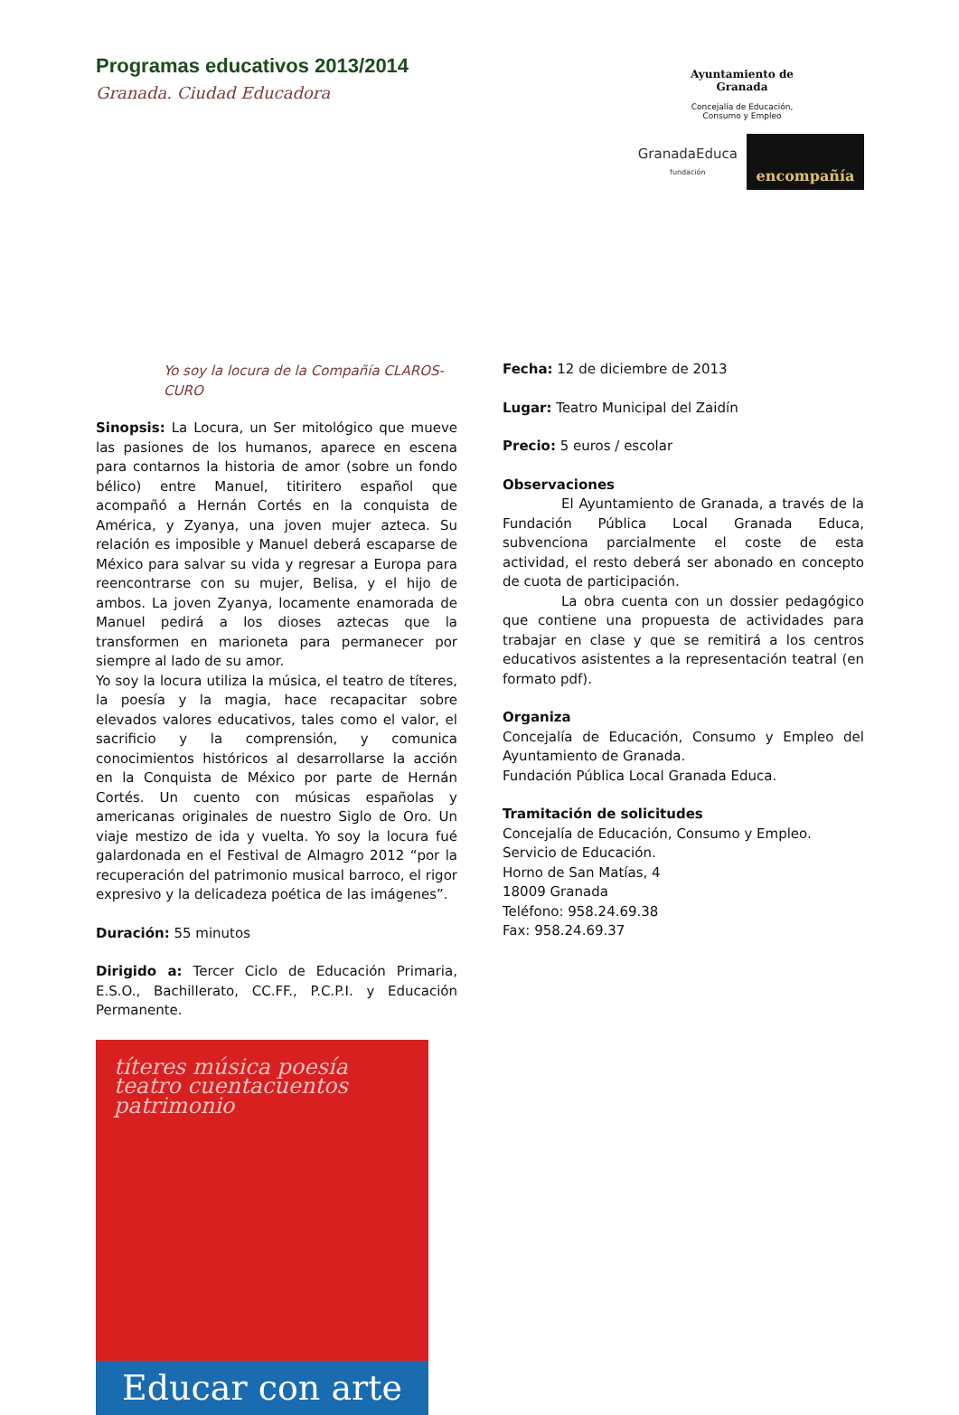Programas educativos 2013/2014
Granada. Ciudad Educadora
Ayuntamiento de
Granada
Concejalía de Educación,
Consumo y Empleo
GranadaEduca
fundación
encompañía
Yo soy la locura de la Compañía CLAROS-CURO
Sinopsis: La Locura, un Ser mitológico que mueve las pasiones de los humanos, aparece en escena para contarnos la historia de amor (sobre un fondo bélico) entre Manuel, titiritero español que acompañó a Hernán Cortés en la conquista de América, y Zyanya, una joven mujer azteca. Su relación es imposible y Manuel deberá escaparse de México para salvar su vida y regresar a Europa para reencontrarse con su mujer, Belisa, y el hijo de ambos. La joven Zyanya, locamente enamorada de Manuel pedirá a los dioses aztecas que la transformen en marioneta para permanecer por siempre al lado de su amor.
Yo soy la locura utiliza la música, el teatro de títeres, la poesía y la magia, hace recapacitar sobre elevados valores educativos, tales como el valor, el sacrificio y la comprensión, y comunica conocimientos históricos al desarrollarse la acción en la Conquista de México por parte de Hernán Cortés. Un cuento con músicas españolas y americanas originales de nuestro Siglo de Oro. Un viaje mestizo de ida y vuelta. Yo soy la locura fué galardonada en el Festival de Almagro 2012 “por la recuperación del patrimonio musical barroco, el rigor expresivo y la delicadeza poética de las imágenes”.
Duración: 55 minutos
Dirigido a: Tercer Ciclo de Educación Primaria, E.S.O., Bachillerato, CC.FF., P.C.P.I. y Educación Permanente.
títeres música poesía teatro cuentacuentos patrimonio
Educar con arte
Fecha: 12 de diciembre de 2013
Lugar: Teatro Municipal del Zaidín
Precio: 5 euros / escolar
Observaciones
El Ayuntamiento de Granada, a través de la Fundación Pública Local Granada Educa, subvenciona parcialmente el coste de esta actividad, el resto deberá ser abonado en concepto de cuota de participación.
La obra cuenta con un dossier pedagógico que contiene una propuesta de actividades para trabajar en clase y que se remitirá a los centros educativos asistentes a la representación teatral (en formato pdf).
Organiza
Concejalía de Educación, Consumo y Empleo del Ayuntamiento de Granada.
Fundación Pública Local Granada Educa.
Tramitación de solicitudes
Concejalía de Educación, Consumo y Empleo.
Servicio de Educación.
Horno de San Matías, 4
18009 Granada
Teléfono: 958.24.69.38
Fax: 958.24.69.37